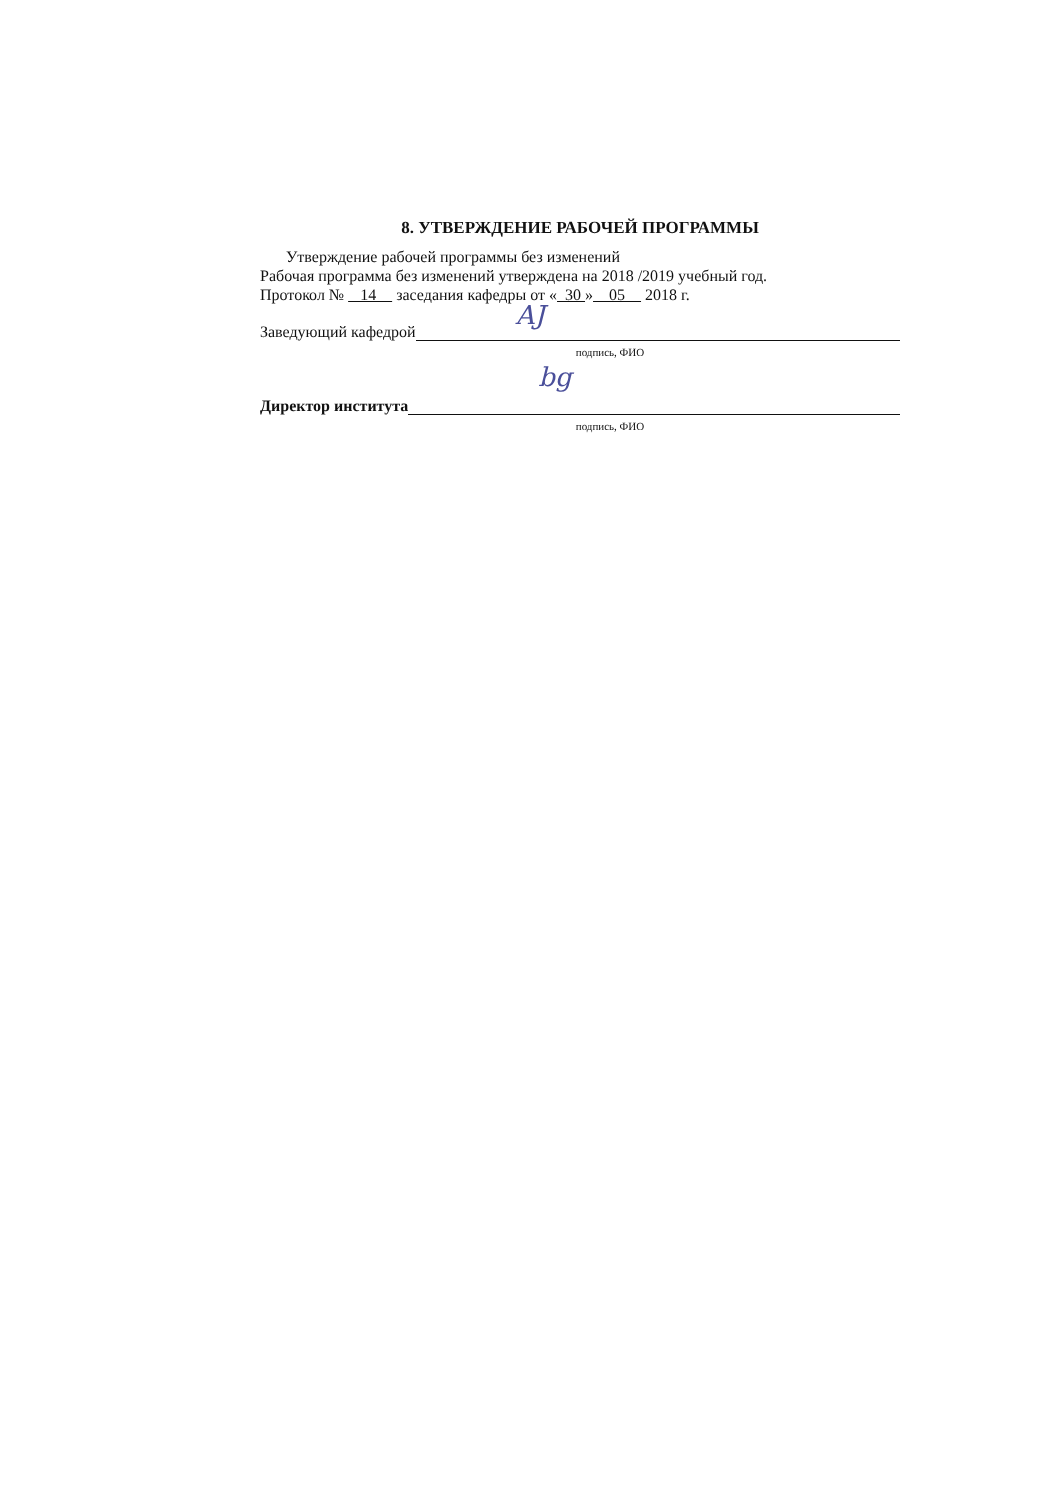8. УТВЕРЖДЕНИЕ РАБОЧЕЙ ПРОГРАММЫ
Утверждение рабочей программы без изменений
Рабочая программа без изменений утверждена на 2018 /2019 учебный год.
Протокол № 14 заседания кафедры от « 30 » 05 2018 г.
Заведующий кафедрой
AJ
подпись, ФИО
Директор института
bg
подпись, ФИО